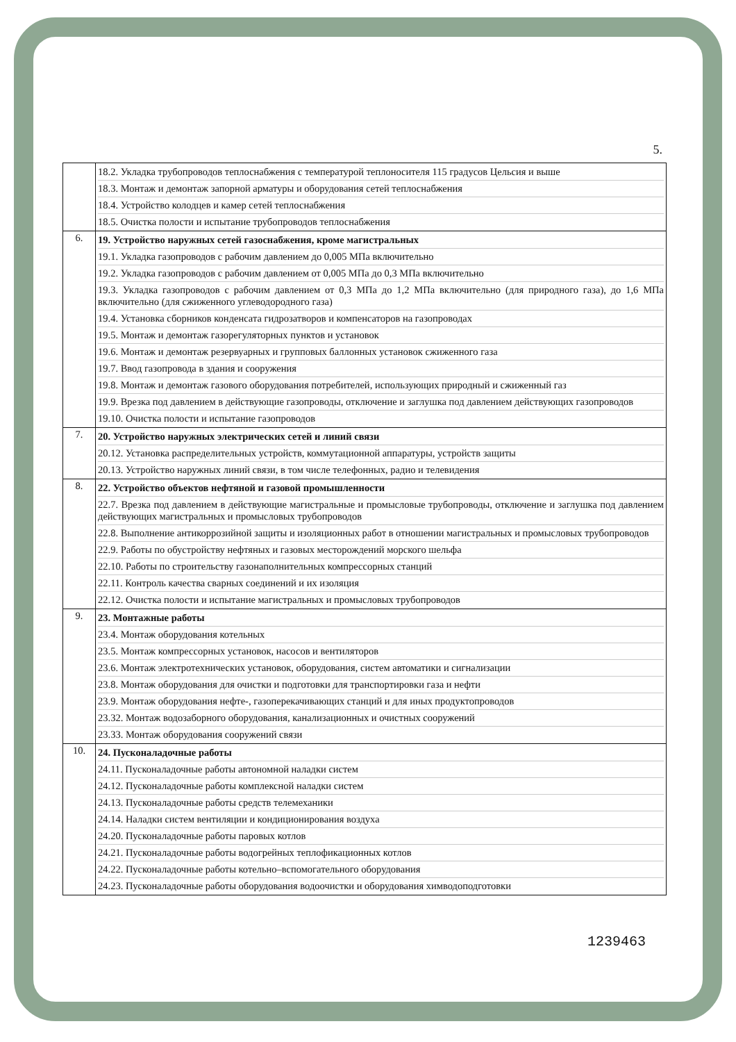5.
| | 18.2. Укладка трубопроводов теплоснабжения с температурой теплоносителя 115 градусов Цельсия и выше 18.3. Монтаж и демонтаж запорной арматуры и оборудования сетей теплоснабжения 18.4. Устройство колодцев и камер сетей теплоснабжения 18.5. Очистка полости и испытание трубопроводов теплоснабжения |
| 6. | 19. Устройство наружных сетей газоснабжения, кроме магистральных 19.1. Укладка газопроводов с рабочим давлением до 0,005 МПа включительно 19.2. Укладка газопроводов с рабочим давлением от 0,005 МПа до 0,3 МПа включительно 19.3. Укладка газопроводов с рабочим давлением от 0,3 МПа до 1,2 МПа включительно (для природного газа), до 1,6 МПа включительно (для сжиженного углеводородного газа) 19.4. Установка сборников конденсата гидрозатворов и компенсаторов на газопроводах 19.5. Монтаж и демонтаж газорегуляторных пунктов и установок 19.6. Монтаж и демонтаж резервуарных и групповых баллонных установок сжиженного газа 19.7. Ввод газопровода в здания и сооружения 19.8. Монтаж и демонтаж газового оборудования потребителей, использующих природный и сжиженный газ 19.9. Врезка под давлением в действующие газопроводы, отключение и заглушка под давлением действующих газопроводов 19.10. Очистка полости и испытание газопроводов |
| 7. | 20. Устройство наружных электрических сетей и линий связи 20.12. Установка распределительных устройств, коммутационной аппаратуры, устройств защиты 20.13. Устройство наружных линий связи, в том числе телефонных, радио и телевидения |
| 8. | 22. Устройство объектов нефтяной и газовой промышленности 22.7. Врезка под давлением в действующие магистральные и промысловые трубопроводы, отключение и заглушка под давлением действующих магистральных и промысловых трубопроводов 22.8. Выполнение антикоррозийной защиты и изоляционных работ в отношении магистральных и промысловых трубопроводов 22.9. Работы по обустройству нефтяных и газовых месторождений морского шельфа 22.10. Работы по строительству газонаполнительных компрессорных станций 22.11. Контроль качества сварных соединений и их изоляция 22.12. Очистка полости и испытание магистральных и промысловых трубопроводов |
| 9. | 23. Монтажные работы 23.4. Монтаж оборудования котельных 23.5. Монтаж компрессорных установок, насосов и вентиляторов 23.6. Монтаж электротехнических установок, оборудования, систем автоматики и сигнализации 23.8. Монтаж оборудования для очистки и подготовки для транспортировки газа и нефти 23.9. Монтаж оборудования нефте-, газоперекачивающих станций и для иных продуктопроводов 23.32. Монтаж водозаборного оборудования, канализационных и очистных сооружений 23.33. Монтаж оборудования сооружений связи |
| 10. | 24. Пусконаладочные работы 24.11. Пусконаладочные работы автономной наладки систем 24.12. Пусконаладочные работы комплексной наладки систем 24.13. Пусконаладочные работы средств телемеханики 24.14. Наладки систем вентиляции и кондиционирования воздуха 24.20. Пусконаладочные работы паровых котлов 24.21. Пусконаладочные работы водогрейных теплофикационных котлов 24.22. Пусконаладочные работы котельно–вспомогательного оборудования 24.23. Пусконаладочные работы оборудования водоочистки и оборудования химводоподготовки |
1239463